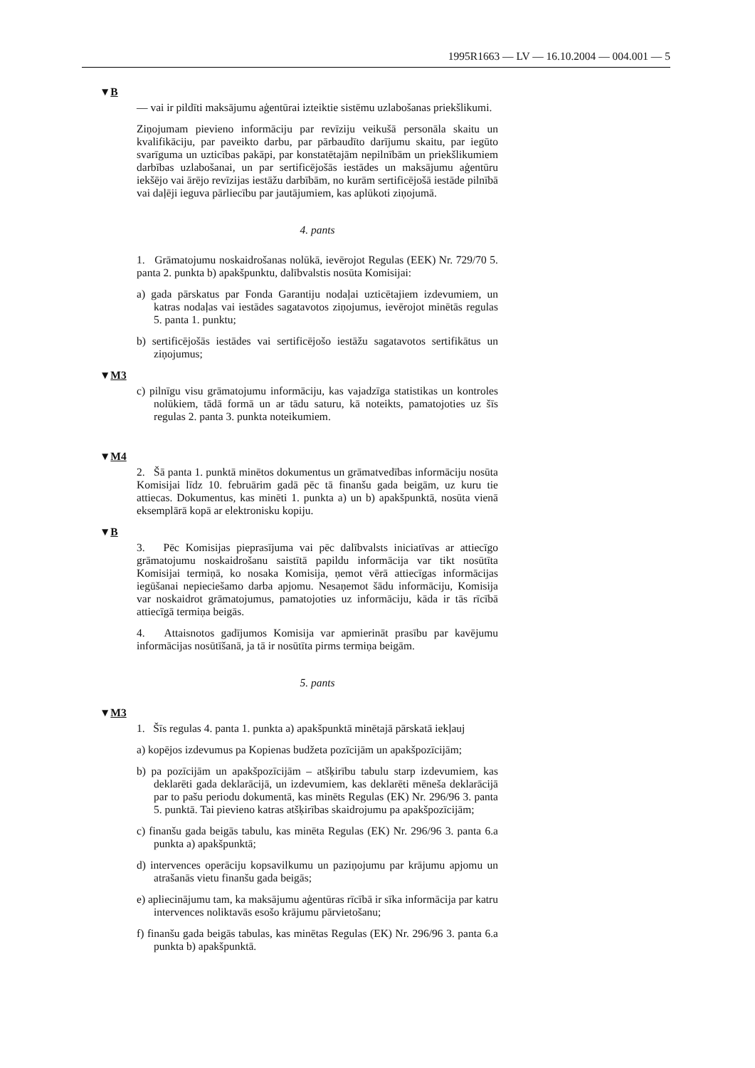1995R1663 — LV — 16.10.2004 — 004.001 — 5
▼B
— vai ir pildīti maksājumu aģentūrai izteiktie sistēmu uzlabošanas priekšlikumi.
Ziņojumam pievieno informāciju par revīziju veikušā personāla skaitu un kvalifikāciju, par paveikto darbu, par pārbaudīto darījumu skaitu, par iegūto svarīguma un uzticības pakāpi, par konstatētajām nepilnībām un priekšlikumiem darbības uzlabošanai, un par sertificējošās iestādes un maksājumu aģentūru iekšējo vai ārējo revīzijas iestāžu darbībām, no kurām sertificējošā iestāde pilnībā vai daļēji ieguva pārliecību par jautājumiem, kas aplūkoti ziņojumā.
4. pants
1. Grāmatojumu noskaidrošanas nolūkā, ievērojot Regulas (EEK) Nr. 729/70 5. panta 2. punkta b) apakšpunktu, dalībvalstis nosūta Komisijai:
a) gada pārskatus par Fonda Garantiju nodaļai uzticētajiem izdevumiem, un katras nodaļas vai iestādes sagatavotos ziņojumus, ievērojot minētās regulas 5. panta 1. punktu;
b) sertificējošās iestādes vai sertificējošo iestāžu sagatavotos sertifikātus un ziņojumus;
▼M3
c) pilnīgu visu grāmatojumu informāciju, kas vajadzīga statistikas un kontroles nolūkiem, tādā formā un ar tādu saturu, kā noteikts, pamatojoties uz šīs regulas 2. panta 3. punkta noteikumiem.
▼M4
2. Šā panta 1. punktā minētos dokumentus un grāmatvedības informāciju nosūta Komisijai līdz 10. februārim gadā pēc tā finanšu gada beigām, uz kuru tie attiecas. Dokumentus, kas minēti 1. punkta a) un b) apakšpunktā, nosūta vienā eksemplārā kopā ar elektronisku kopiju.
▼B
3. Pēc Komisijas pieprasījuma vai pēc dalībvalsts iniciatīvas ar attiecīgo grāmatojumu noskaidrošanu saistītā papildu informācija var tikt nosūtīta Komisijai termiņā, ko nosaka Komisija, ņemot vērā attiecīgas informācijas iegūšanai nepieciešamo darba apjomu. Nesaņemot šādu informāciju, Komisija var noskaidrot grāmatojumus, pamatojoties uz informāciju, kāda ir tās rīcībā attiecīgā termiņa beigās.
4. Attaisnotos gadījumos Komisija var apmierināt prasību par kavējumu informācijas nosūtīšanā, ja tā ir nosūtīta pirms termiņa beigām.
5. pants
▼M3
1. Šīs regulas 4. panta 1. punkta a) apakšpunktā minētajā pārskatā iekļauj
a) kopējos izdevumus pa Kopienas budžeta pozīcijām un apakšpozīcijām;
b) pa pozīcijām un apakšpozīcijām – atšķirību tabulu starp izdevumiem, kas deklarēti gada deklarācijā, un izdevumiem, kas deklarēti mēneša deklarācijā par to pašu periodu dokumentā, kas minēts Regulas (EK) Nr. 296/96 3. panta 5. punktā. Tai pievieno katras atšķirības skaidrojumu pa apakšpozīcijām;
c) finanšu gada beigās tabulu, kas minēta Regulas (EK) Nr. 296/96 3. panta 6.a punkta a) apakšpunktā;
d) intervences operāciju kopsavilkumu un paziņojumu par krājumu apjomu un atrašanās vietu finanšu gada beigās;
e) apliecinājumu tam, ka maksājumu aģentūras rīcībā ir sīka informācija par katru intervences noliktavās esošo krājumu pārvietošanu;
f) finanšu gada beigās tabulas, kas minētas Regulas (EK) Nr. 296/96 3. panta 6.a punkta b) apakšpunktā.